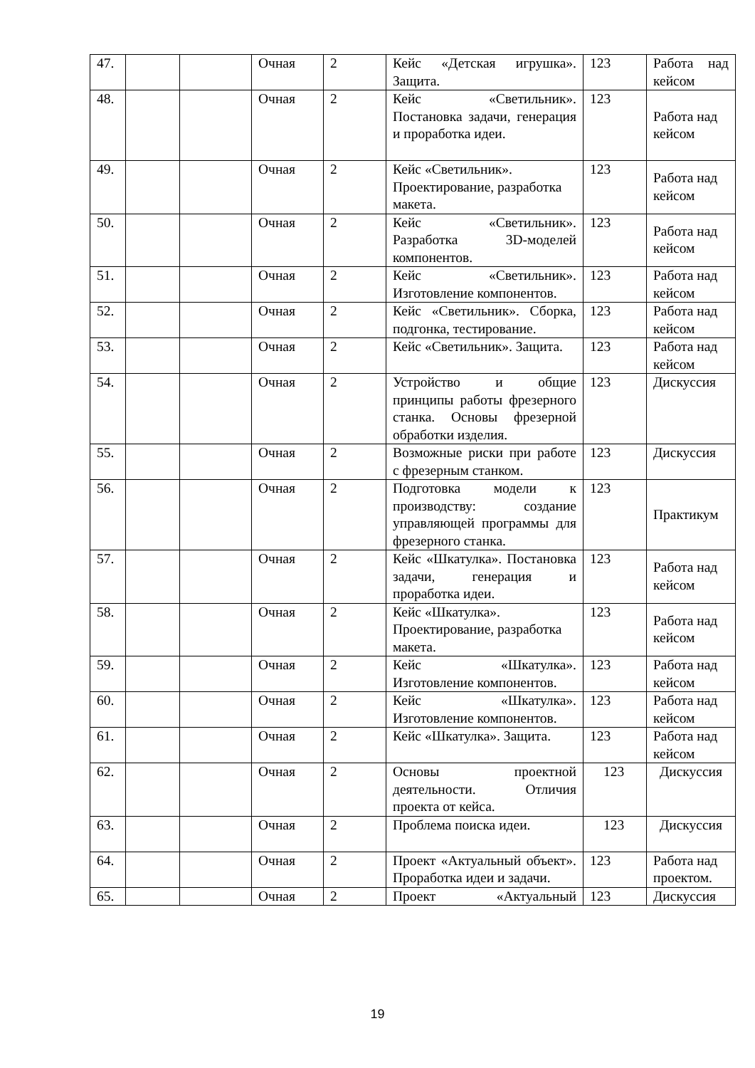| 47. | | | Очная | 2 | Кейс «Детская игрушка». Защита. | 123 | Работа над кейсом |
| 48. | | | Очная | 2 | Кейс «Светильник». Постановка задачи, генерация и проработка идеи. | 123 | Работа над кейсом |
| 49. | | | Очная | 2 | Кейс «Светильник». Проектирование, разработка макета. | 123 | Работа над кейсом |
| 50. | | | Очная | 2 | Кейс «Светильник». Разработка 3D-моделей компонентов. | 123 | Работа над кейсом |
| 51. | | | Очная | 2 | Кейс «Светильник». Изготовление компонентов. | 123 | Работа над кейсом |
| 52. | | | Очная | 2 | Кейс «Светильник». Сборка, подгонка, тестирование. | 123 | Работа над кейсом |
| 53. | | | Очная | 2 | Кейс «Светильник». Защита. | 123 | Работа над кейсом |
| 54. | | | Очная | 2 | Устройство и общие принципы работы фрезерного станка. Основы фрезерной обработки изделия. | 123 | Дискуссия |
| 55. | | | Очная | 2 | Возможные риски при работе с фрезерным станком. | 123 | Дискуссия |
| 56. | | | Очная | 2 | Подготовка модели к производству: создание управляющей программы для фрезерного станка. | 123 | Практикум |
| 57. | | | Очная | 2 | Кейс «Шкатулка». Постановка задачи, генерация и проработка идеи. | 123 | Работа над кейсом |
| 58. | | | Очная | 2 | Кейс «Шкатулка». Проектирование, разработка макета. | 123 | Работа над кейсом |
| 59. | | | Очная | 2 | Кейс «Шкатулка». Изготовление компонентов. | 123 | Работа над кейсом |
| 60. | | | Очная | 2 | Кейс «Шкатулка». Изготовление компонентов. | 123 | Работа над кейсом |
| 61. | | | Очная | 2 | Кейс «Шкатулка». Защита. | 123 | Работа над кейсом |
| 62. | | | Очная | 2 | Основы проектной деятельности. Отличия проекта от кейса. | 123 | Дискуссия |
| 63. | | | Очная | 2 | Проблема поиска идеи. | 123 | Дискуссия |
| 64. | | | Очная | 2 | Проект «Актуальный объект». Проработка идеи и задачи. | 123 | Работа над проектом. |
| 65. | | | Очная | 2 | Проект «Актуальный | 123 | Дискуссия |
19